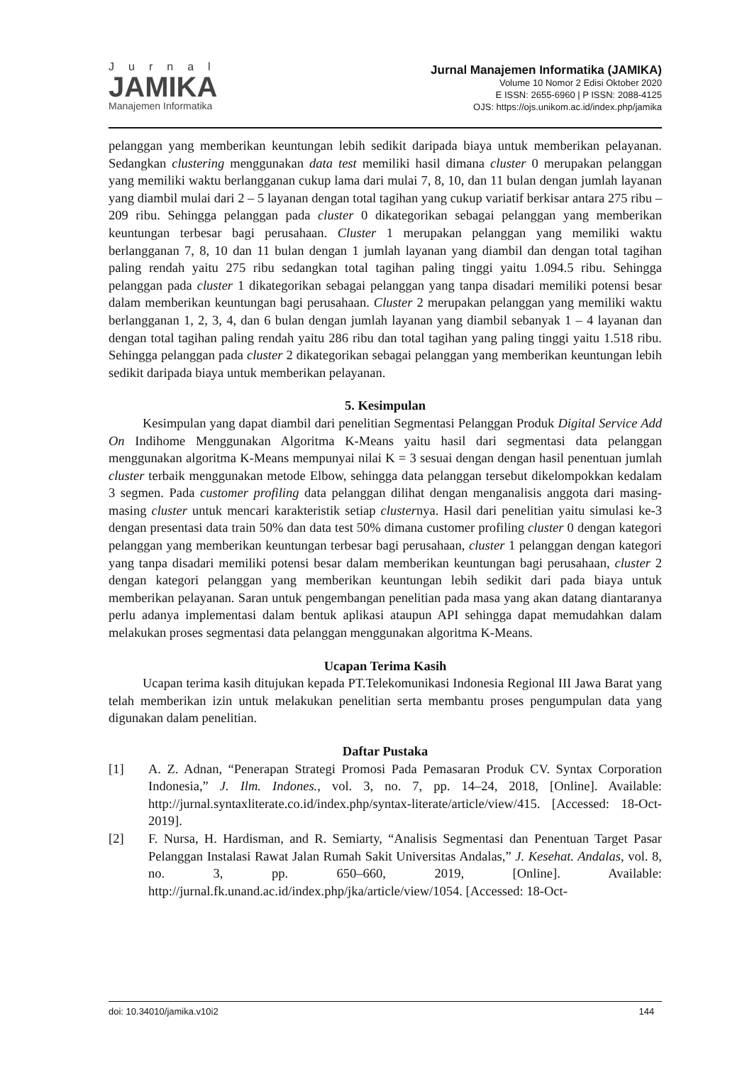Jurnal
JAMIKA
Manajemen Informatika
Jurnal Manajemen Informatika (JAMIKA)
Volume 10 Nomor 2 Edisi Oktober 2020
E ISSN: 2655-6960 | P ISSN: 2088-4125
OJS: https://ojs.unikom.ac.id/index.php/jamika
pelanggan yang memberikan keuntungan lebih sedikit daripada biaya untuk memberikan pelayanan. Sedangkan clustering menggunakan data test memiliki hasil dimana cluster 0 merupakan pelanggan yang memiliki waktu berlangganan cukup lama dari mulai 7, 8, 10, dan 11 bulan dengan jumlah layanan yang diambil mulai dari 2 – 5 layanan dengan total tagihan yang cukup variatif berkisar antara 275 ribu – 209 ribu. Sehingga pelanggan pada cluster 0 dikategorikan sebagai pelanggan yang memberikan keuntungan terbesar bagi perusahaan. Cluster 1 merupakan pelanggan yang memiliki waktu berlangganan 7, 8, 10 dan 11 bulan dengan 1 jumlah layanan yang diambil dan dengan total tagihan paling rendah yaitu 275 ribu sedangkan total tagihan paling tinggi yaitu 1.094.5 ribu. Sehingga pelanggan pada cluster 1 dikategorikan sebagai pelanggan yang tanpa disadari memiliki potensi besar dalam memberikan keuntungan bagi perusahaan. Cluster 2 merupakan pelanggan yang memiliki waktu berlangganan 1, 2, 3, 4, dan 6 bulan dengan jumlah layanan yang diambil sebanyak 1 – 4 layanan dan dengan total tagihan paling rendah yaitu 286 ribu dan total tagihan yang paling tinggi yaitu 1.518 ribu. Sehingga pelanggan pada cluster 2 dikategorikan sebagai pelanggan yang memberikan keuntungan lebih sedikit daripada biaya untuk memberikan pelayanan.
5. Kesimpulan
Kesimpulan yang dapat diambil dari penelitian Segmentasi Pelanggan Produk Digital Service Add On Indihome Menggunakan Algoritma K-Means yaitu hasil dari segmentasi data pelanggan menggunakan algoritma K-Means mempunyai nilai K = 3 sesuai dengan dengan hasil penentuan jumlah cluster terbaik menggunakan metode Elbow, sehingga data pelanggan tersebut dikelompokkan kedalam 3 segmen. Pada customer profiling data pelanggan dilihat dengan menganalisis anggota dari masing-masing cluster untuk mencari karakteristik setiap clusternya. Hasil dari penelitian yaitu simulasi ke-3 dengan presentasi data train 50% dan data test 50% dimana customer profiling cluster 0 dengan kategori pelanggan yang memberikan keuntungan terbesar bagi perusahaan, cluster 1 pelanggan dengan kategori yang tanpa disadari memiliki potensi besar dalam memberikan keuntungan bagi perusahaan, cluster 2 dengan kategori pelanggan yang memberikan keuntungan lebih sedikit dari pada biaya untuk memberikan pelayanan. Saran untuk pengembangan penelitian pada masa yang akan datang diantaranya perlu adanya implementasi dalam bentuk aplikasi ataupun API sehingga dapat memudahkan dalam melakukan proses segmentasi data pelanggan menggunakan algoritma K-Means.
Ucapan Terima Kasih
Ucapan terima kasih ditujukan kepada PT.Telekomunikasi Indonesia Regional III Jawa Barat yang telah memberikan izin untuk melakukan penelitian serta membantu proses pengumpulan data yang digunakan dalam penelitian.
Daftar Pustaka
[1] A. Z. Adnan, “Penerapan Strategi Promosi Pada Pemasaran Produk CV. Syntax Corporation Indonesia,” J. Ilm. Indones., vol. 3, no. 7, pp. 14–24, 2018, [Online]. Available: http://jurnal.syntaxliterate.co.id/index.php/syntax-literate/article/view/415. [Accessed: 18-Oct-2019].
[2] F. Nursa, H. Hardisman, and R. Semiarty, “Analisis Segmentasi dan Penentuan Target Pasar Pelanggan Instalasi Rawat Jalan Rumah Sakit Universitas Andalas,” J. Kesehat. Andalas, vol. 8, no. 3, pp. 650–660, 2019, [Online]. Available: http://jurnal.fk.unand.ac.id/index.php/jka/article/view/1054. [Accessed: 18-Oct-
doi: 10.34010/jamika.v10i2 144